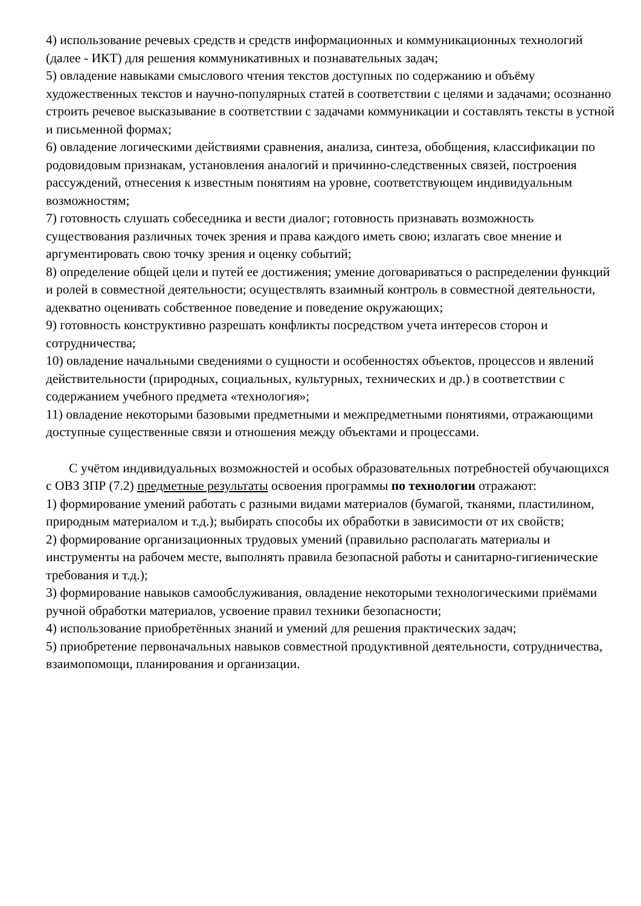4) использование речевых средств и средств информационных и коммуникационных технологий (далее - ИКТ) для решения коммуникативных и познавательных задач;
5) овладение навыками смыслового чтения текстов доступных по содержанию и объёму художественных текстов и научно-популярных статей в соответствии с целями и задачами; осознанно строить речевое высказывание в соответствии с задачами коммуникации и составлять тексты в устной и письменной формах;
6) овладение логическими действиями сравнения, анализа, синтеза, обобщения, классификации по родовидовым признакам, установления аналогий и причинно-следственных связей, построения рассуждений, отнесения к известным понятиям на уровне, соответствующем индивидуальным возможностям;
7) готовность слушать собеседника и вести диалог; готовность признавать возможность существования различных точек зрения и права каждого иметь свою; излагать свое мнение и аргументировать свою точку зрения и оценку событий;
8) определение общей цели и путей ее достижения; умение договариваться о распределении функций и ролей в совместной деятельности; осуществлять взаимный контроль в совместной деятельности, адекватно оценивать собственное поведение и поведение окружающих;
9) готовность конструктивно разрешать конфликты посредством учета интересов сторон и сотрудничества;
10) овладение начальными сведениями о сущности и особенностях объектов, процессов и явлений действительности (природных, социальных, культурных, технических и др.) в соответствии с содержанием учебного предмета «технология»;
11) овладение некоторыми базовыми предметными и межпредметными понятиями, отражающими доступные существенные связи и отношения между объектами и процессами.
С учётом индивидуальных возможностей и особых образовательных потребностей обучающихся с ОВЗ ЗПР (7.2) предметные результаты освоения программы по технологии отражают:
1) формирование умений работать с разными видами материалов (бумагой, тканями, пластилином, природным материалом и т.д.); выбирать способы их обработки в зависимости от их свойств;
2) формирование организационных трудовых умений (правильно располагать материалы и инструменты на рабочем месте, выполнять правила безопасной работы и санитарно-гигиенические требования и т.д.);
3) формирование навыков самообслуживания, овладение некоторыми технологическими приёмами ручной обработки материалов, усвоение правил техники безопасности;
4) использование приобретённых знаний и умений для решения практических задач;
5) приобретение первоначальных навыков совместной продуктивной деятельности, сотрудничества, взаимопомощи, планирования и организации.